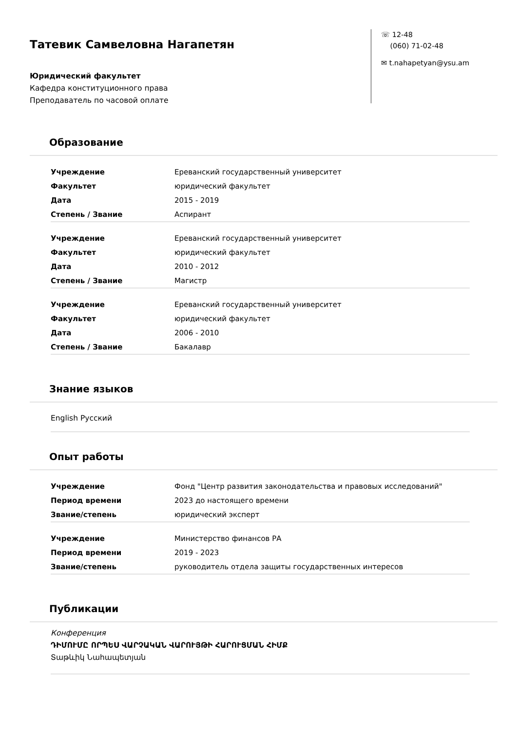Татевик Самвеловна Нагапетян
Юридический факультет
Кафедра конституционного права
Преподаватель по часовой оплате
☏ 12-48
(060) 71-02-48
✉ t.nahapetyan@ysu.am
Образование
| Учреждение | Ереванский государственный университет |
| Факультет | юридический факультет |
| Дата | 2015 - 2019 |
| Степень / Звание | Аспирант |
| Учреждение | Ереванский государственный университет |
| Факультет | юридический факультет |
| Дата | 2010 - 2012 |
| Степень / Звание | Магистр |
| Учреждение | Ереванский государственный университет |
| Факультет | юридический факультет |
| Дата | 2006 - 2010 |
| Степень / Звание | Бакалавр |
Знание языков
English Русский
Опыт работы
| Учреждение | Фонд "Центр развития законодательства и правовых исследований" |
| Период времени | 2023 до настоящего времени |
| Звание/степень | юридический эксперт |
| Учреждение | Министерство финансов РА |
| Период времени | 2019 - 2023 |
| Звание/степень | руководитель отдела защиты государственных интересов |
Публикации
Конференция
ԴԻՄՈՒՄԸ ՈՐՊԵՍ ՎԱՐՉԱԿԱՆ ՎԱՐՈՒՅԹԻ ՀԱՐՈՒՑՄԱՆ ՀԻՄՔ
Տաթևիկ Նահապետյան